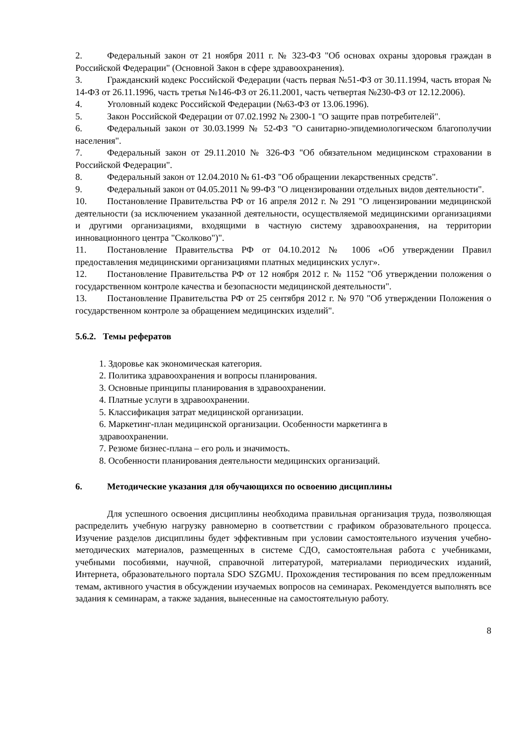2. Федеральный закон от 21 ноября 2011 г. № 323-ФЗ "Об основах охраны здоровья граждан в Российской Федерации" (Основной Закон в сфере здравоохранения).
3. Гражданский кодекс Российской Федерации (часть первая №51-ФЗ от 30.11.1994, часть вторая № 14-ФЗ от 26.11.1996, часть третья №146-ФЗ от 26.11.2001, часть четвертая №230-ФЗ от 12.12.2006).
4. Уголовный кодекс Российской Федерации (№63-ФЗ от 13.06.1996).
5. Закон Российской Федерации от 07.02.1992 № 2300-1 "О защите прав потребителей".
6. Федеральный закон от 30.03.1999 № 52-ФЗ "О санитарно-эпидемиологическом благополучии населения".
7. Федеральный закон от 29.11.2010 № 326-ФЗ "Об обязательном медицинском страховании в Российской Федерации".
8. Федеральный закон от 12.04.2010 № 61-ФЗ "Об обращении лекарственных средств".
9. Федеральный закон от 04.05.2011 № 99-ФЗ "О лицензировании отдельных видов деятельности".
10. Постановление Правительства РФ от 16 апреля 2012 г. № 291 "О лицензировании медицинской деятельности (за исключением указанной деятельности, осуществляемой медицинскими организациями и другими организациями, входящими в частную систему здравоохранения, на территории инновационного центра "Сколково")".
11. Постановление Правительства РФ от 04.10.2012 № 1006 «Об утверждении Правил предоставления медицинскими организациями платных медицинских услуг».
12. Постановление Правительства РФ от 12 ноября 2012 г. № 1152 "Об утверждении положения о государственном контроле качества и безопасности медицинской деятельности".
13. Постановление Правительства РФ от 25 сентября 2012 г. № 970 "Об утверждении Положения о государственном контроле за обращением медицинских изделий".
5.6.2. Темы рефератов
1. Здоровье как экономическая категория.
2. Политика здравоохранения и вопросы планирования.
3. Основные принципы планирования в здравоохранении.
4. Платные услуги в здравоохранении.
5. Классификация затрат медицинской организации.
6. Маркетинг-план медицинской организации. Особенности маркетинга в
здравоохранении.
7. Резюме бизнес-плана – его роль и значимость.
8. Особенности планирования деятельности медицинских организаций.
6. Методические указания для обучающихся по освоению дисциплины
Для успешного освоения дисциплины необходима правильная организация труда, позволяющая распределить учебную нагрузку равномерно в соответствии с графиком образовательного процесса. Изучение разделов дисциплины будет эффективным при условии самостоятельного изучения учебно-методических материалов, размещенных в системе СДО, самостоятельная работа с учебниками, учебными пособиями, научной, справочной литературой, материалами периодических изданий, Интернета, образовательного портала SDO SZGMU. Прохождения тестирования по всем предложенным темам, активного участия в обсуждении изучаемых вопросов на семинарах. Рекомендуется выполнять все задания к семинарам, а также задания, вынесенные на самостоятельную работу.
8